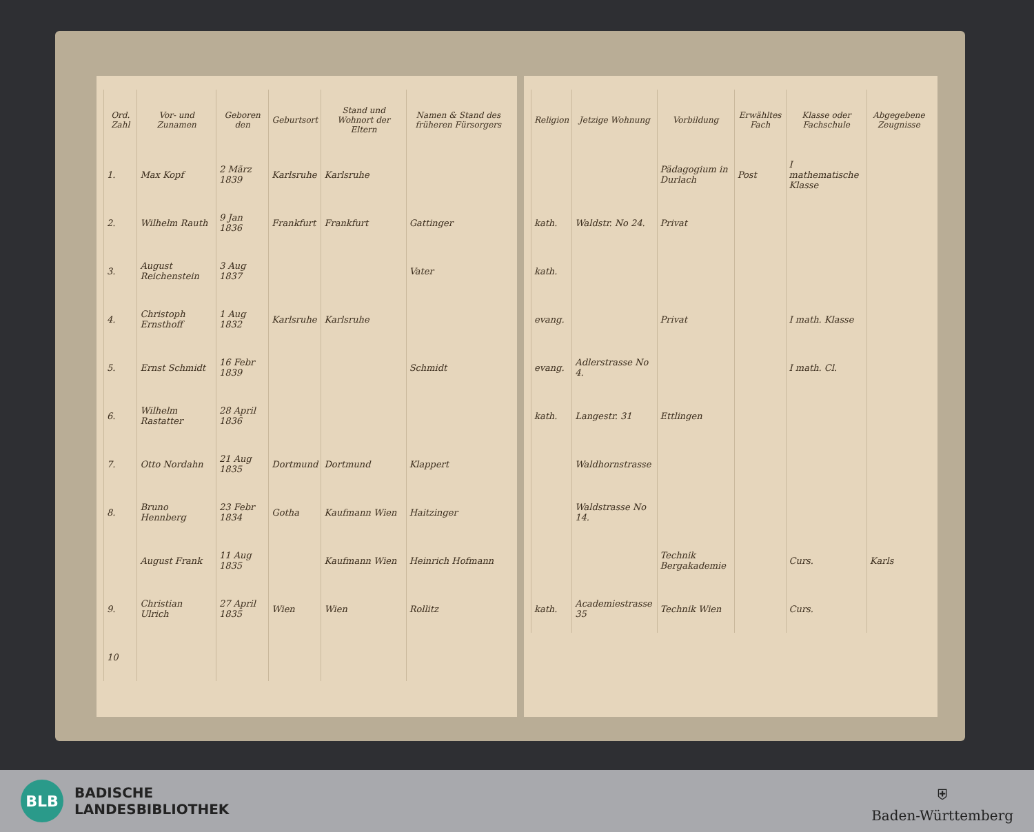| Ord. Zahl | Vor- und Zunamen | Geboren den | Geburtsort | Stand und Wohnort der Eltern | Namen & Stand des früheren Fürsorgers |
| --- | --- | --- | --- | --- | --- |
| 1. | Max Kopf | 2 März 1839 | Karlsruhe | Karlsruhe | |
| 2. | Wilhelm Rauth | 9 Jan 1836 | Frankfurt | Frankfurt | Gattinger |
| 3. | August Reichenstein | 3 Aug 1837 | | | Vater |
| 4. | Christoph Ernsthoff | 1 Aug 1832 | Karlsruhe | Karlsruhe | |
| 5. | Ernst Schmidt | 16 Febr 1839 | | | Schmidt |
| 6. | Wilhelm Rastatter | 28 April 1836 | | | |
| 7. | Otto Nordahn | 21 Aug 1835 | Dortmund | Dortmund | Klappert |
| 8. | Bruno Hennberg | 23 Febr 1834 | Gotha | Kaufmann Wien | Haitzinger |
| | August Frank | 11 Aug 1835 | | Kaufmann Wien | Heinrich Hofmann |
| 9. | Christian Ulrich | 27 April 1835 | Wien | Wien | Rollitz |
| 10 | | | | | |
| Religion | Jetzige Wohnung | Vorbildung | Erwähltes Fach | Klasse oder Fachschule | Abgegebene Zeugnisse |
| --- | --- | --- | --- | --- | --- |
| | | Pädagogium in Durlach | Post | I mathematische Klasse | |
| kath. | Waldstr. No 24. | Privat | | | |
| kath. | | | | | |
| evang. | | Privat | | I math. Klasse | |
| evang. | Adlerstrasse No 4. | | | I math. Cl. | |
| kath. | Langestr. 31 | Ettlingen | | | |
| | Waldhornstrasse | | | | |
| | Waldstrasse No 14. | | | | |
| | | Technik Bergakademie | | Curs. | Karls |
| kath. | Academiestrasse 35 | Technik Wien | | Curs. | |
BLB
BADISCHE
LANDESBIBLIOTHEK
⛨
Baden-Württemberg